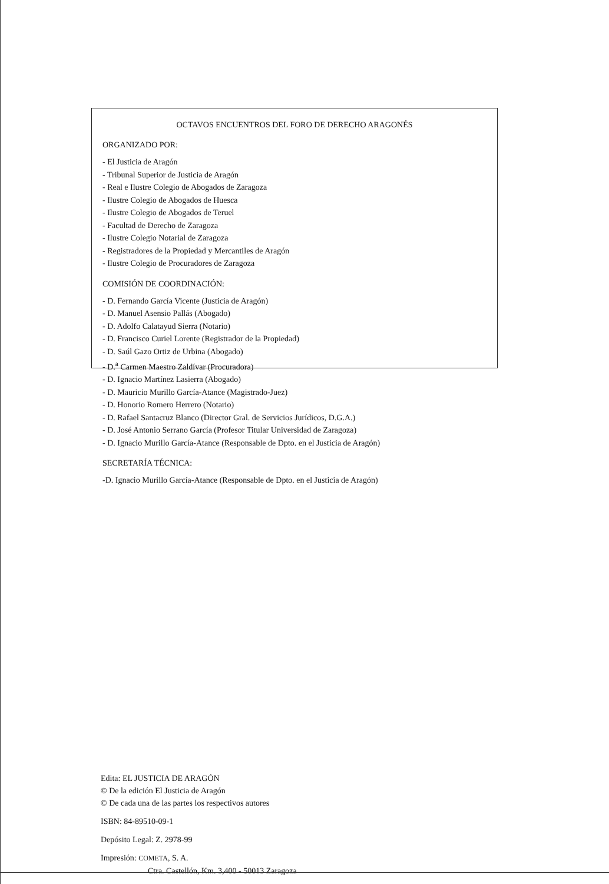OCTAVOS ENCUENTROS DEL FORO DE DERECHO ARAGONÉS
ORGANIZADO POR:
- El Justicia de Aragón
- Tribunal Superior de Justicia de Aragón
- Real e Ilustre Colegio de Abogados de Zaragoza
- Ilustre Colegio de Abogados de Huesca
- Ilustre Colegio de Abogados de Teruel
- Facultad de Derecho de Zaragoza
- Ilustre Colegio Notarial de Zaragoza
- Registradores de la Propiedad y Mercantiles de Aragón
- Ilustre Colegio de Procuradores de Zaragoza
COMISIÓN DE COORDINACIÓN:
- D. Fernando García Vicente (Justicia de Aragón)
- D. Manuel Asensio Pallás (Abogado)
- D. Adolfo Calatayud Sierra (Notario)
- D. Francisco Curiel Lorente (Registrador de la Propiedad)
- D. Saúl Gazo Ortiz de Urbina (Abogado)
- D.<sup>a</sup> Carmen Maestro Zaldívar (Procuradora)
- D. Ignacio Martínez Lasierra (Abogado)
- D. Mauricio Murillo García-Atance (Magistrado-Juez)
- D. Honorio Romero Herrero (Notario)
- D. Rafael Santacruz Blanco (Director Gral. de Servicios Jurídicos, D.G.A.)
- D. José Antonio Serrano García (Profesor Titular Universidad de Zaragoza)
- D. Ignacio Murillo García-Atance (Responsable de Dpto. en el Justicia de Aragón)
SECRETARÍA TÉCNICA:
-D. Ignacio Murillo García-Atance (Responsable de Dpto. en el Justicia de Aragón)
Edita: EL JUSTICIA DE ARAGÓN
© De la edición El Justicia de Aragón
© De cada una de las partes los respectivos autores
ISBN: 84-89510-09-1
Depósito Legal: Z. 2978-99
Impresión: COMETA, S. A.
Ctra. Castellón, Km. 3,400 - 50013 Zaragoza